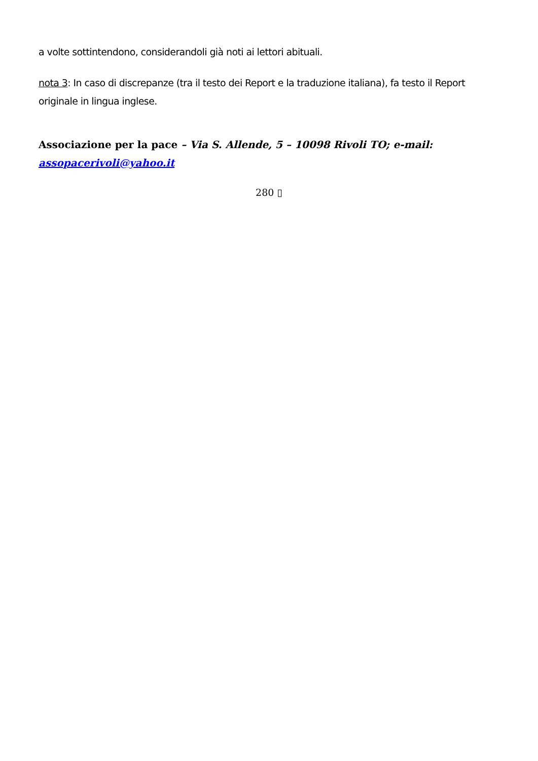a volte sottintendono, considerandoli già noti ai lettori abituali.
nota 3: In caso di discrepanze (tra il testo dei Report e la traduzione italiana), fa testo il Report originale in lingua inglese.
Associazione per la pace – Via S. Allende, 5 – 10098 Rivoli TO; e-mail: assopacerivoli@yahoo.it
280 ▯